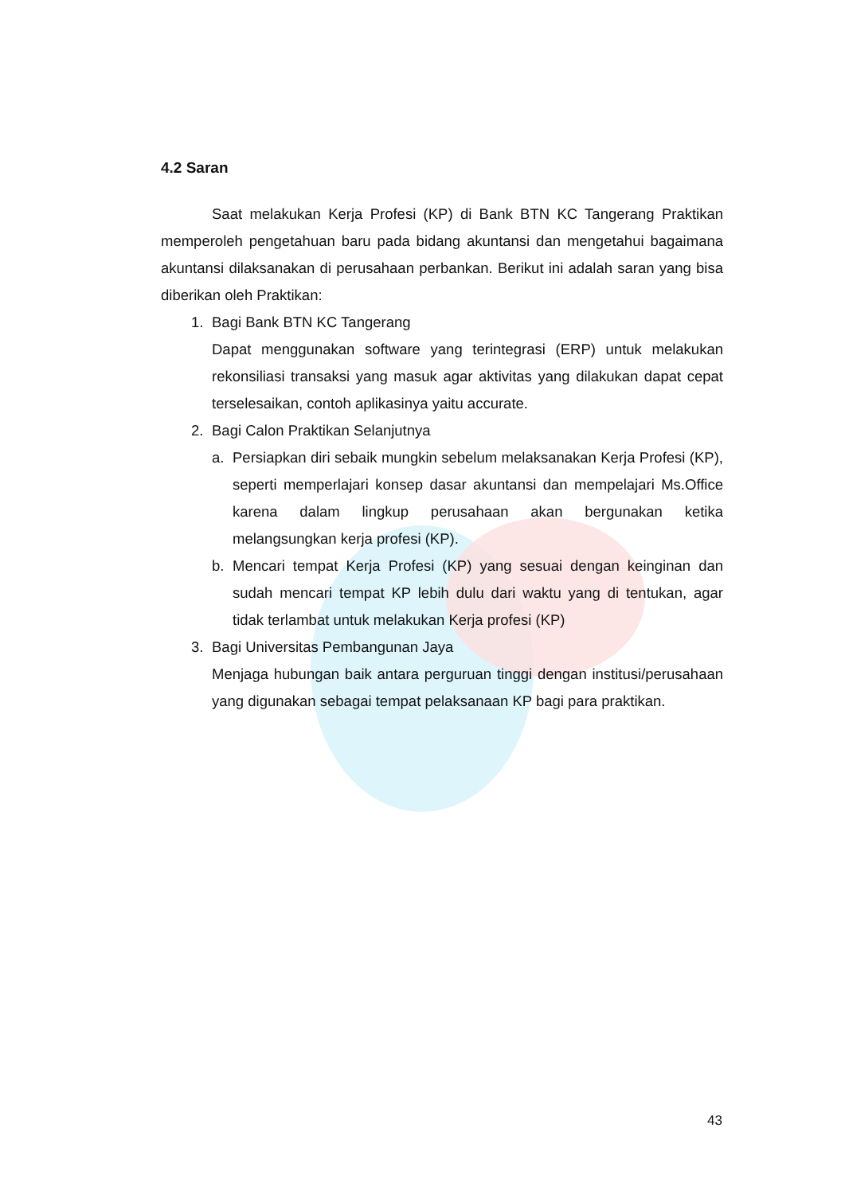4.2 Saran
Saat melakukan Kerja Profesi (KP) di Bank BTN KC Tangerang Praktikan memperoleh pengetahuan baru pada bidang akuntansi dan mengetahui bagaimana akuntansi dilaksanakan di perusahaan perbankan. Berikut ini adalah saran yang bisa diberikan oleh Praktikan:
1. Bagi Bank BTN KC Tangerang
Dapat menggunakan software yang terintegrasi (ERP) untuk melakukan rekonsiliasi transaksi yang masuk agar aktivitas yang dilakukan dapat cepat terselesaikan, contoh aplikasinya yaitu accurate.
2. Bagi Calon Praktikan Selanjutnya
a.
Persiapkan diri sebaik mungkin sebelum melaksanakan Kerja Profesi (KP), seperti memperlajari konsep dasar akuntansi dan mempelajari Ms.Office karena dalam lingkup perusahaan akan bergunakan ketika melangsungkan kerja profesi (KP).
b.
Mencari tempat Kerja Profesi (KP) yang sesuai dengan keinginan dan sudah mencari tempat KP lebih dulu dari waktu yang di tentukan, agar tidak terlambat untuk melakukan Kerja profesi (KP)
3. Bagi Universitas Pembangunan Jaya
Menjaga hubungan baik antara perguruan tinggi dengan institusi/perusahaan yang digunakan sebagai tempat pelaksanaan KP bagi para praktikan.
43